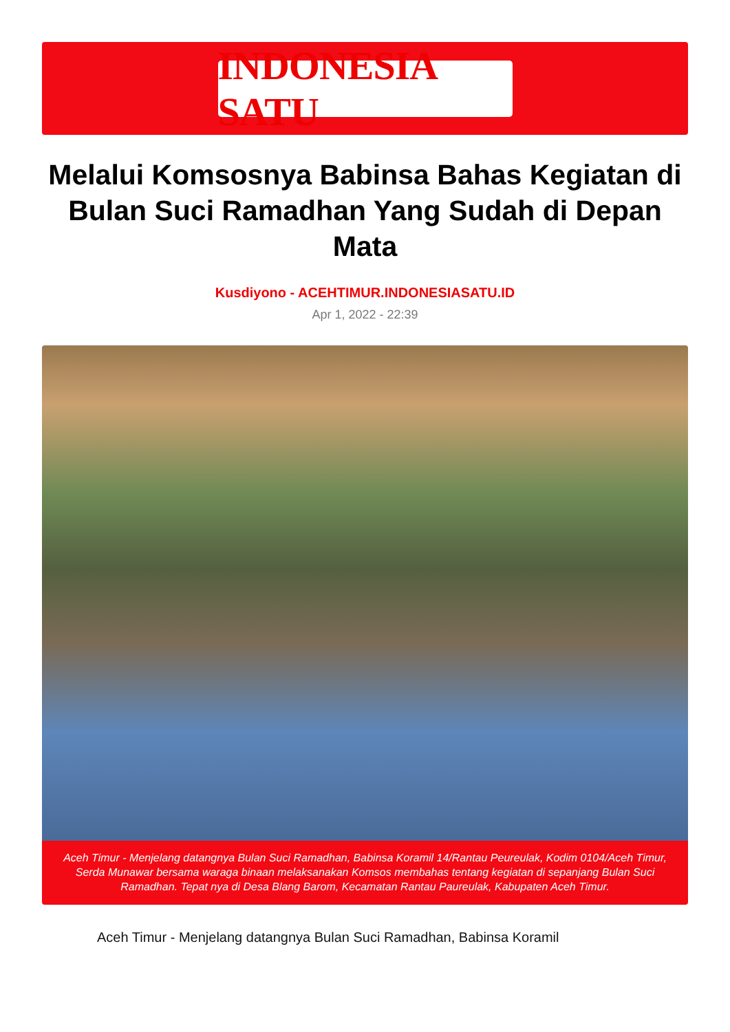INDONESIA SATU
Melalui Komsosnya Babinsa Bahas Kegiatan di Bulan Suci Ramadhan Yang Sudah di Depan Mata
Kusdiyono - ACEHTIMUR.INDONESIASATU.ID
Apr 1, 2022 - 22:39
Aceh Timur - Menjelang datangnya Bulan Suci Ramadhan, Babinsa Koramil 14/Rantau Peureulak, Kodim 0104/Aceh Timur, Serda Munawar bersama waraga binaan melaksanakan Komsos membahas tentang kegiatan di sepanjang Bulan Suci Ramadhan. Tepat nya di Desa Blang Barom, Kecamatan Rantau Paureulak, Kabupaten Aceh Timur.
Aceh Timur - Menjelang datangnya Bulan Suci Ramadhan, Babinsa Koramil